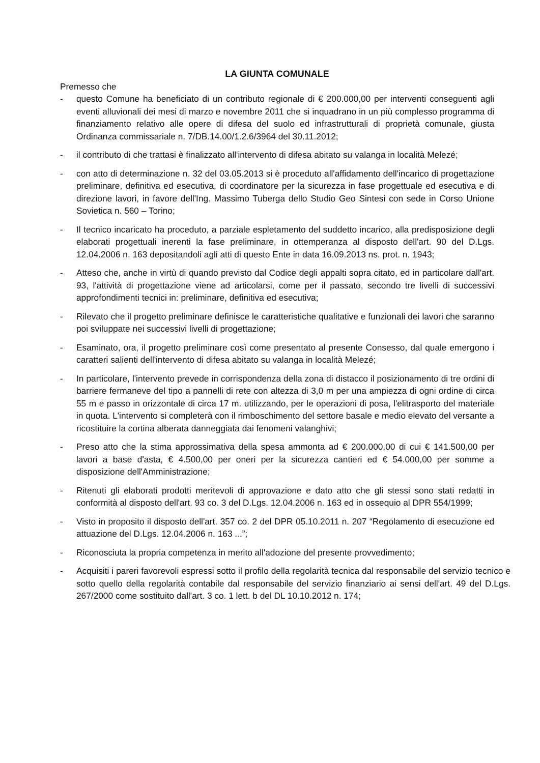LA GIUNTA COMUNALE
Premesso che
- questo Comune ha beneficiato di un contributo regionale di € 200.000,00 per interventi conseguenti agli eventi alluvionali dei mesi di marzo e novembre 2011 che si inquadrano in un più complesso programma di finanziamento relativo alle opere di difesa del suolo ed infrastrutturali di proprietà comunale, giusta Ordinanza commissariale n. 7/DB.14.00/1.2.6/3964 del 30.11.2012;
- il contributo di che trattasi è finalizzato all'intervento di difesa abitato su valanga in località Melezé;
- con atto di determinazione n. 32 del 03.05.2013 si è proceduto all'affidamento dell'incarico di progettazione preliminare, definitiva ed esecutiva, di coordinatore per la sicurezza in fase progettuale ed esecutiva e di direzione lavori, in favore dell'Ing. Massimo Tuberga dello Studio Geo Sintesi con sede in Corso Unione Sovietica n. 560 – Torino;
- Il tecnico incaricato ha proceduto, a parziale espletamento del suddetto incarico, alla predisposizione degli elaborati progettuali inerenti la fase preliminare, in ottemperanza al disposto dell'art. 90 del D.Lgs. 12.04.2006 n. 163 depositandoli agli atti di questo Ente in data 16.09.2013 ns. prot. n. 1943;
- Atteso che, anche in virtù di quando previsto dal Codice degli appalti sopra citato, ed in particolare dall'art. 93, l'attività di progettazione viene ad articolarsi, come per il passato, secondo tre livelli di successivi approfondimenti tecnici in: preliminare, definitiva ed esecutiva;
- Rilevato che il progetto preliminare definisce le caratteristiche qualitative e funzionali dei lavori che saranno poi sviluppate nei successivi livelli di progettazione;
- Esaminato, ora, il progetto preliminare così come presentato al presente Consesso, dal quale emergono i caratteri salienti dell'intervento di difesa abitato su valanga in località Melezé;
- In particolare, l'intervento prevede in corrispondenza della zona di distacco il posizionamento di tre ordini di barriere fermaneve del tipo a pannelli di rete con altezza di 3,0 m per una ampiezza di ogni ordine di circa 55 m e passo in orizzontale di circa 17 m. utilizzando, per le operazioni di posa, l'elitrasporto del materiale in quota. L'intervento si completerà con il rimboschimento del settore basale e medio elevato del versante a ricostituire la cortina alberata danneggiata dai fenomeni valanghivi;
- Preso atto che la stima approssimativa della spesa ammonta ad € 200.000,00 di cui € 141.500,00 per lavori a base d'asta, € 4.500,00 per oneri per la sicurezza cantieri ed € 54.000,00 per somme a disposizione dell'Amministrazione;
- Ritenuti gli elaborati prodotti meritevoli di approvazione e dato atto che gli stessi sono stati redatti in conformità al disposto dell'art. 93 co. 3 del D.Lgs. 12.04.2006 n. 163 ed in ossequio al DPR 554/1999;
- Visto in proposito il disposto dell'art. 357 co. 2 del DPR 05.10.2011 n. 207 “Regolamento di esecuzione ed attuazione del D.Lgs. 12.04.2006 n. 163 ...”;
- Riconosciuta la propria competenza in merito all'adozione del presente provvedimento;
- Acquisiti i pareri favorevoli espressi sotto il profilo della regolarità tecnica dal responsabile del servizio tecnico e sotto quello della regolarità contabile dal responsabile del servizio finanziario ai sensi dell'art. 49 del D.Lgs. 267/2000 come sostituito dall'art. 3 co. 1 lett. b del DL 10.10.2012 n. 174;